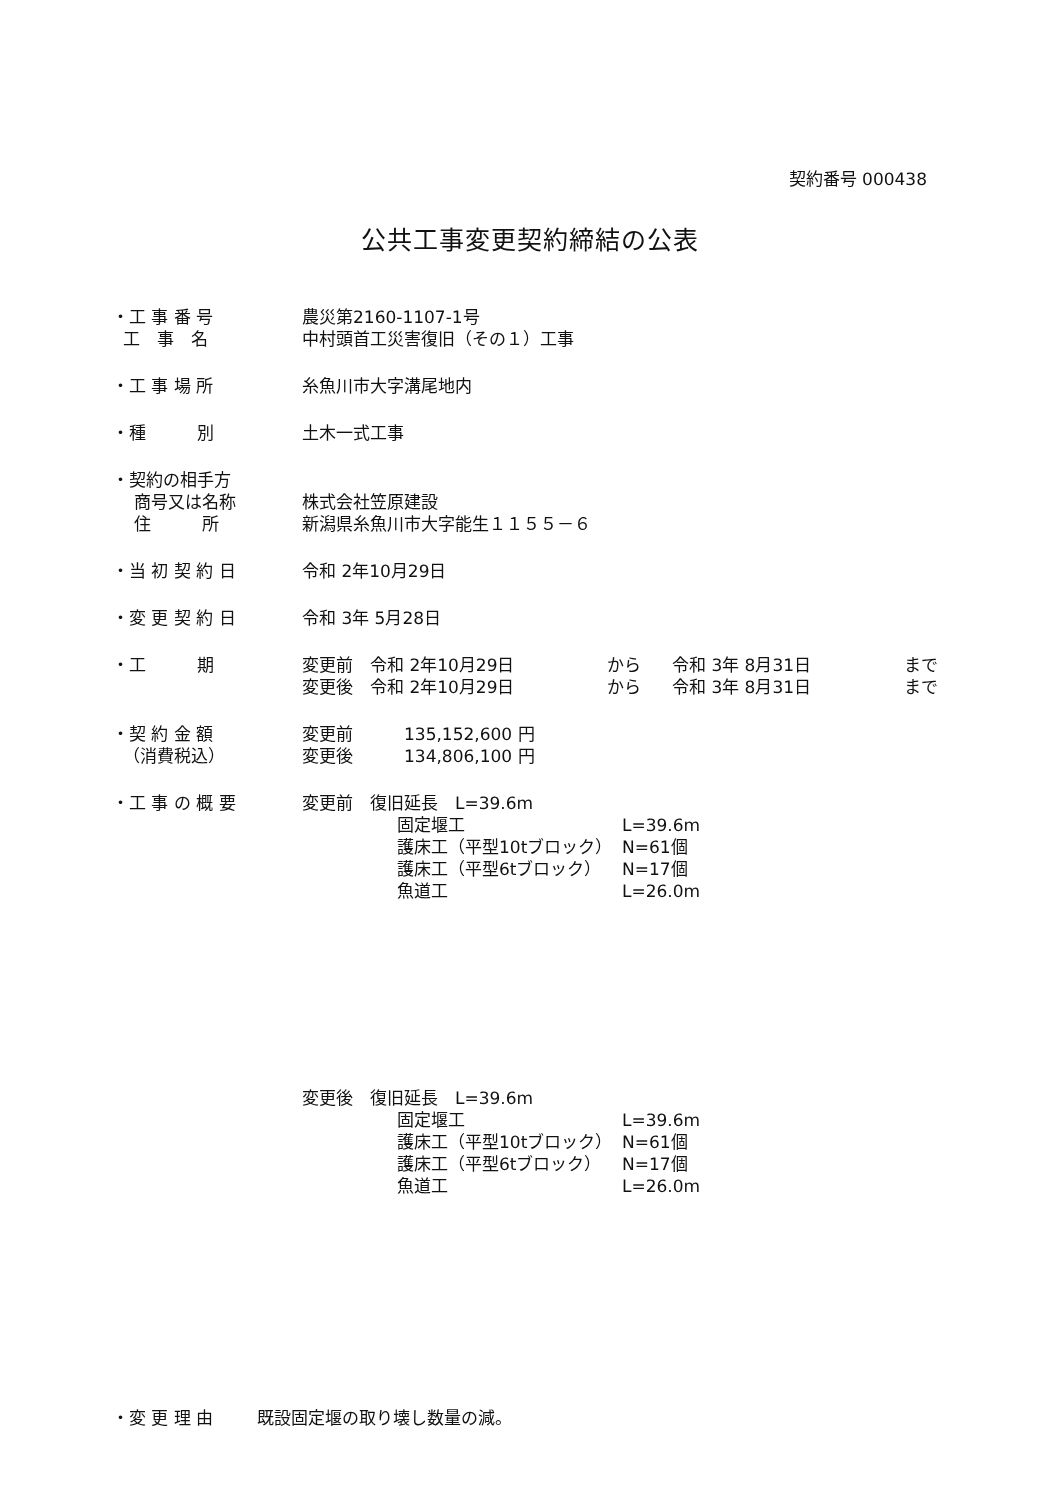契約番号 000438
公共工事変更契約締結の公表
・工 事 番 号
農災第2160-1107-1号
工　事　名
中村頭首工災害復旧（その１）工事
・工 事 場 所
糸魚川市大字溝尾地内
・種　　　別
土木一式工事
・契約の相手方
商号又は名称
株式会社笠原建設
住　　　所
新潟県糸魚川市大字能生１１５５－６
・当 初 契 約 日
令和 2年10月29日
・変 更 契 約 日
令和 3年 5月28日
・工　　　期
変更前　令和 2年10月29日 から 令和 3年 8月31日 まで
変更後　令和 2年10月29日 から 令和 3年 8月31日 まで
・契 約 金 額
変更前　　　135,152,600 円
（消費税込）
変更後　　　134,806,100 円
・工 事 の 概 要
変更前　復旧延長　L=39.6m
固定堰工 L=39.6m
護床工（平型10tブロック） N=61個
護床工（平型6tブロック） N=17個
魚道工 L=26.0m
変更後　復旧延長　L=39.6m
固定堰工 L=39.6m
護床工（平型10tブロック） N=61個
護床工（平型6tブロック） N=17個
魚道工 L=26.0m
・変 更 理 由
既設固定堰の取り壊し数量の減。